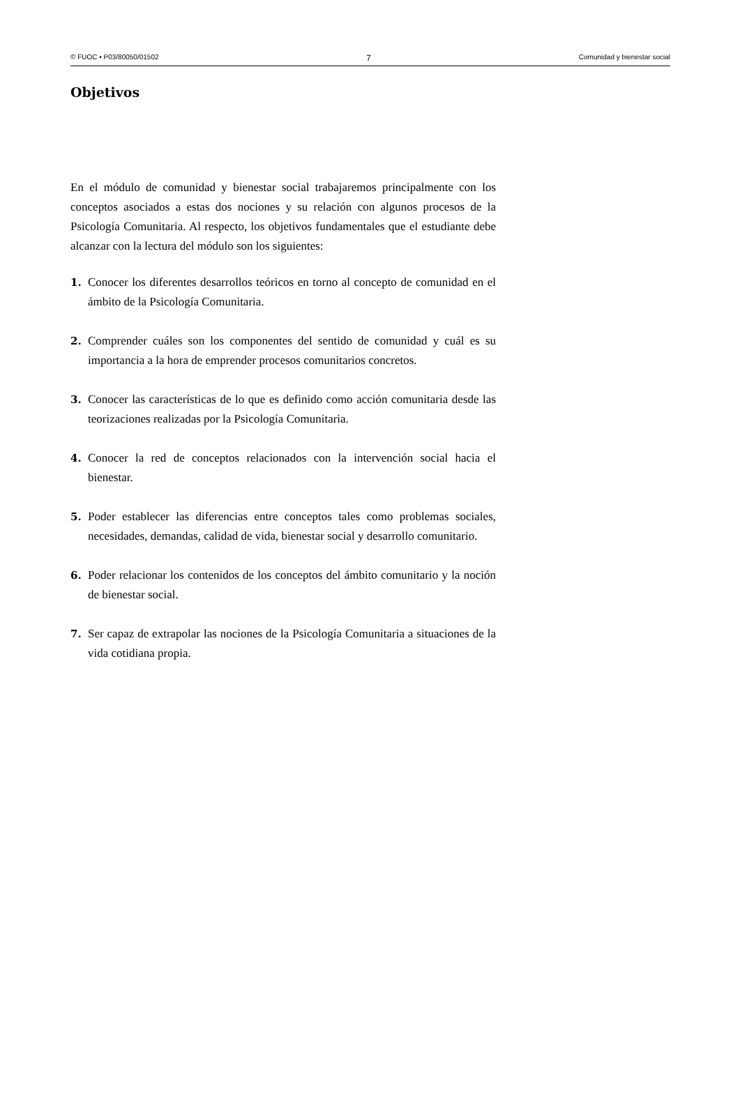© FUOC • P03/80050/01502 7 Comunidad y bienestar social
Objetivos
En el módulo de comunidad y bienestar social trabajaremos principalmente con los conceptos asociados a estas dos nociones y su relación con algunos procesos de la Psicología Comunitaria. Al respecto, los objetivos fundamentales que el estudiante debe alcanzar con la lectura del módulo son los siguientes:
1. Conocer los diferentes desarrollos teóricos en torno al concepto de comunidad en el ámbito de la Psicología Comunitaria.
2. Comprender cuáles son los componentes del sentido de comunidad y cuál es su importancia a la hora de emprender procesos comunitarios concretos.
3. Conocer las características de lo que es definido como acción comunitaria desde las teorizaciones realizadas por la Psicología Comunitaria.
4. Conocer la red de conceptos relacionados con la intervención social hacia el bienestar.
5. Poder establecer las diferencias entre conceptos tales como problemas sociales, necesidades, demandas, calidad de vida, bienestar social y desarrollo comunitario.
6. Poder relacionar los contenidos de los conceptos del ámbito comunitario y la noción de bienestar social.
7. Ser capaz de extrapolar las nociones de la Psicología Comunitaria a situaciones de la vida cotidiana propia.